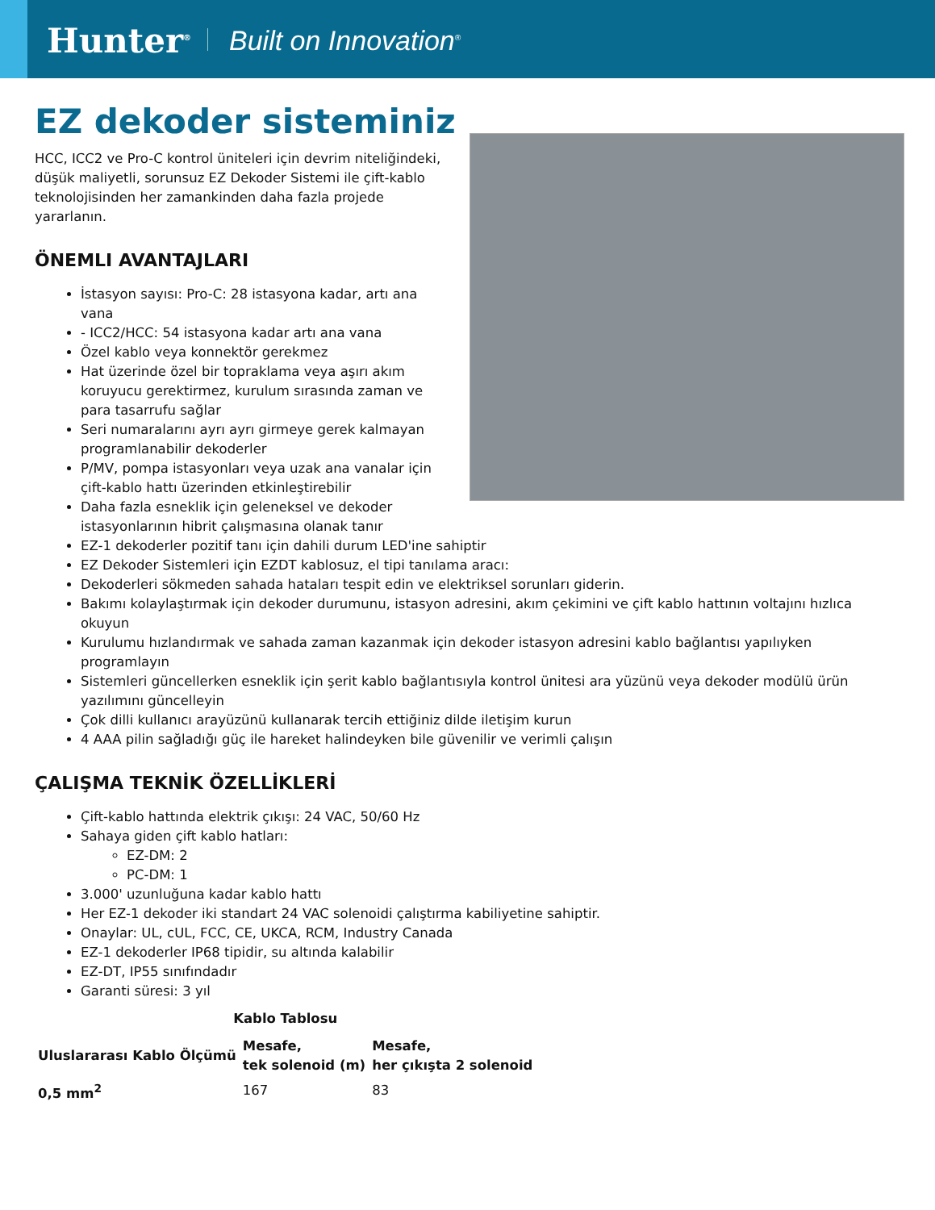Hunter<sup>®</sup> Built on Innovation<sup>®</sup>
EZ dekoder sisteminiz
HCC, ICC2 ve Pro-C kontrol üniteleri için devrim niteliğindeki, düşük maliyetli, sorunsuz EZ Dekoder Sistemi ile çift-kablo teknolojisinden her zamankinden daha fazla projede yararlanın.
ÖNEMLI AVANTAJLARI
İstasyon sayısı: Pro-C: 28 istasyona kadar, artı ana vana
- ICC2/HCC: 54 istasyona kadar artı ana vana
Özel kablo veya konnektör gerekmez
Hat üzerinde özel bir topraklama veya aşırı akım koruyucu gerektirmez, kurulum sırasında zaman ve para tasarrufu sağlar
Seri numaralarını ayrı ayrı girmeye gerek kalmayan programlanabilir dekoderler
P/MV, pompa istasyonları veya uzak ana vanalar için çift-kablo hattı üzerinden etkinleştirebilir
Daha fazla esneklik için geleneksel ve dekoder istasyonlarının hibrit çalışmasına olanak tanır
EZ-1 dekoderler pozitif tanı için dahili durum LED'ine sahiptir
EZ Dekoder Sistemleri için EZDT kablosuz, el tipi tanılama aracı:
Dekoderleri sökmeden sahada hataları tespit edin ve elektriksel sorunları giderin.
Bakımı kolaylaştırmak için dekoder durumunu, istasyon adresini, akım çekimini ve çift kablo hattının voltajını hızlıca okuyun
Kurulumu hızlandırmak ve sahada zaman kazanmak için dekoder istasyon adresini kablo bağlantısı yapılıyken programlayın
Sistemleri güncellerken esneklik için şerit kablo bağlantısıyla kontrol ünitesi ara yüzünü veya dekoder modülü ürün yazılımını güncelleyin
Çok dilli kullanıcı arayüzünü kullanarak tercih ettiğiniz dilde iletişim kurun
4 AAA pilin sağladığı güç ile hareket halindeyken bile güvenilir ve verimli çalışın
ÇALIŞMA TEKNİK ÖZELLİKLERİ
Çift-kablo hattında elektrik çıkışı: 24 VAC, 50/60 Hz
Sahaya giden çift kablo hatları:
EZ-DM: 2
PC-DM: 1
3.000' uzunluğuna kadar kablo hattı
Her EZ-1 dekoder iki standart 24 VAC solenoidi çalıştırma kabiliyetine sahiptir.
Onaylar: UL, cUL, FCC, CE, UKCA, RCM, Industry Canada
EZ-1 dekoderler IP68 tipidir, su altında kalabilir
EZ-DT, IP55 sınıfındadır
Garanti süresi: 3 yıl
| Kablo Tablosu | | |
| --- | --- | --- |
| Uluslararası Kablo Ölçümü | Mesafe, tek solenoid (m) | Mesafe, her çıkışta 2 solenoid |
| 0,5 mm<sup>2</sup> | 167 | 83 |